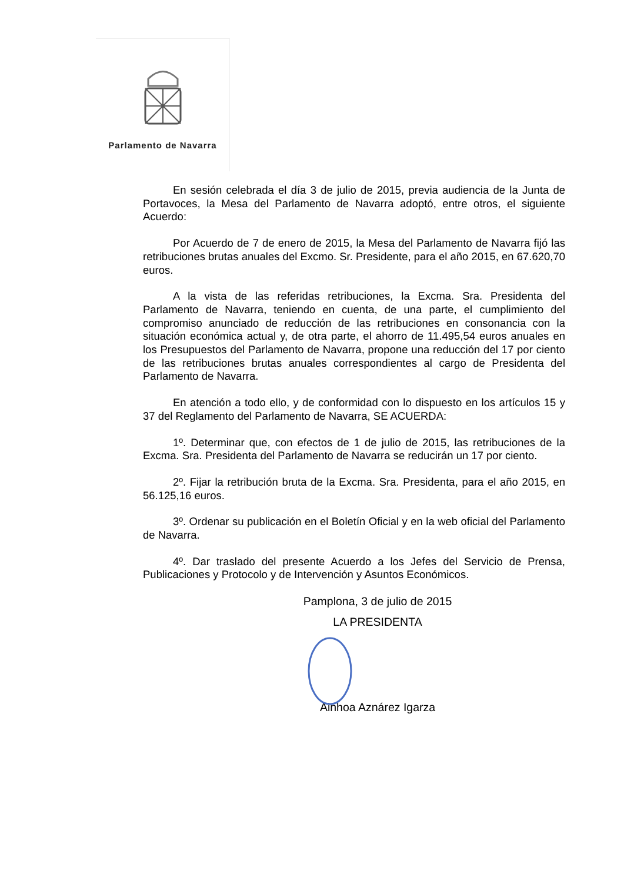Parlamento de Navarra
En sesión celebrada el día 3 de julio de 2015, previa audiencia de la Junta de Portavoces, la Mesa del Parlamento de Navarra adoptó, entre otros, el siguiente Acuerdo:
Por Acuerdo de 7 de enero de 2015, la Mesa del Parlamento de Navarra fijó las retribuciones brutas anuales del Excmo. Sr. Presidente, para el año 2015, en 67.620,70 euros.
A la vista de las referidas retribuciones, la Excma. Sra. Presidenta del Parlamento de Navarra, teniendo en cuenta, de una parte, el cumplimiento del compromiso anunciado de reducción de las retribuciones en consonancia con la situación económica actual y, de otra parte, el ahorro de 11.495,54 euros anuales en los Presupuestos del Parlamento de Navarra, propone una reducción del 17 por ciento de las retribuciones brutas anuales correspondientes al cargo de Presidenta del Parlamento de Navarra.
En atención a todo ello, y de conformidad con lo dispuesto en los artículos 15 y 37 del Reglamento del Parlamento de Navarra, SE ACUERDA:
1º. Determinar que, con efectos de 1 de julio de 2015, las retribuciones de la Excma. Sra. Presidenta del Parlamento de Navarra se reducirán un 17 por ciento.
2º. Fijar la retribución bruta de la Excma. Sra. Presidenta, para el año 2015, en 56.125,16 euros.
3º. Ordenar su publicación en el Boletín Oficial y en la web oficial del Parlamento de Navarra.
4º. Dar traslado del presente Acuerdo a los Jefes del Servicio de Prensa, Publicaciones y Protocolo y de Intervención y Asuntos Económicos.
Pamplona, 3 de julio de 2015
LA PRESIDENTA
Ainhoa Aznárez Igarza